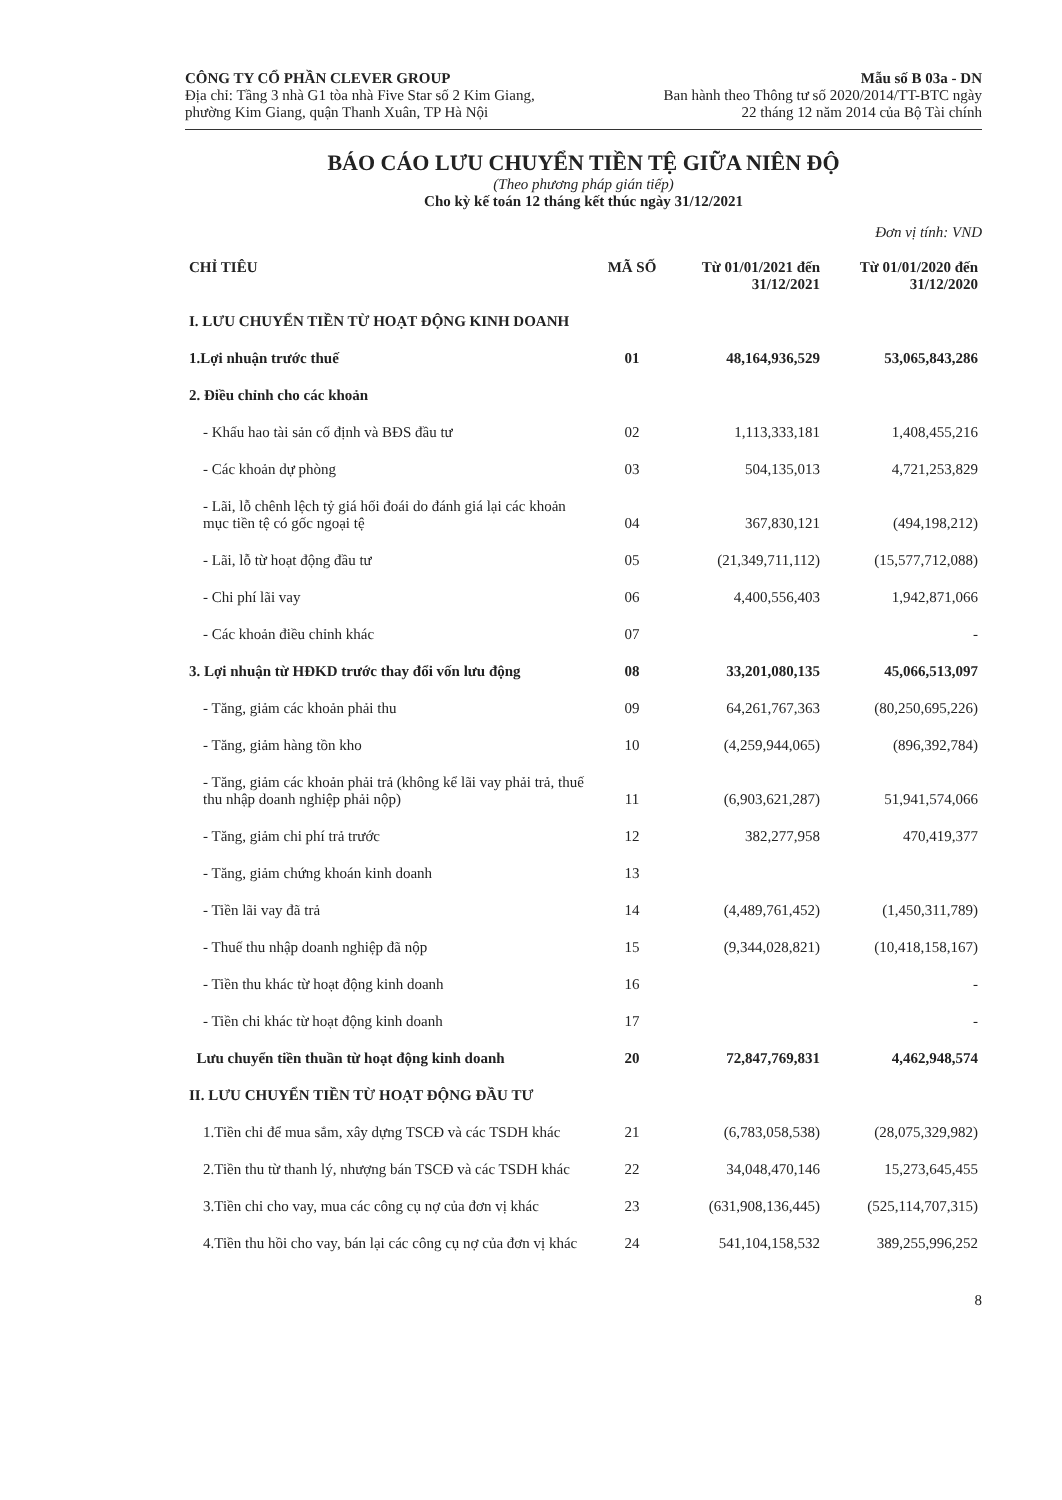CÔNG TY CỔ PHẦN CLEVER GROUP
Địa chỉ: Tầng 3 nhà G1 tòa nhà Five Star số 2 Kim Giang,
phường Kim Giang, quận Thanh Xuân, TP Hà Nội
Mẫu số B 03a - DN
Ban hành theo Thông tư số 2020/2014/TT-BTC ngày
22 tháng 12 năm 2014 của Bộ Tài chính
BÁO CÁO LƯU CHUYỂN TIỀN TỆ GIỮA NIÊN ĐỘ
(Theo phương pháp gián tiếp)
Cho kỳ kế toán 12 tháng kết thúc ngày 31/12/2021
Đơn vị tính: VND
| CHỈ TIÊU | MÃ SỐ | Từ 01/01/2021 đến 31/12/2021 | Từ 01/01/2020 đến 31/12/2020 |
| --- | --- | --- | --- |
| I. LƯU CHUYỂN TIỀN TỪ HOẠT ĐỘNG KINH DOANH | | | |
| 1.Lợi nhuận trước thuế | 01 | 48,164,936,529 | 53,065,843,286 |
| 2. Điều chỉnh cho các khoản | | | |
| - Khấu hao tài sản cố định và BĐS đầu tư | 02 | 1,113,333,181 | 1,408,455,216 |
| - Các khoản dự phòng | 03 | 504,135,013 | 4,721,253,829 |
| - Lãi, lỗ chênh lệch tỷ giá hối đoái do đánh giá lại các khoản mục tiền tệ có gốc ngoại tệ | 04 | 367,830,121 | (494,198,212) |
| - Lãi, lỗ từ hoạt động đầu tư | 05 | (21,349,711,112) | (15,577,712,088) |
| - Chi phí lãi vay | 06 | 4,400,556,403 | 1,942,871,066 |
| - Các khoản điều chỉnh khác | 07 | | - |
| 3. Lợi nhuận từ HĐKD trước thay đổi vốn lưu động | 08 | 33,201,080,135 | 45,066,513,097 |
| - Tăng, giảm các khoản phải thu | 09 | 64,261,767,363 | (80,250,695,226) |
| - Tăng, giảm hàng tồn kho | 10 | (4,259,944,065) | (896,392,784) |
| - Tăng, giảm các khoản phải trả (không kể lãi vay phải trả, thuế thu nhập doanh nghiệp phải nộp) | 11 | (6,903,621,287) | 51,941,574,066 |
| - Tăng, giảm chi phí trả trước | 12 | 382,277,958 | 470,419,377 |
| - Tăng, giảm chứng khoán kinh doanh | 13 | | |
| - Tiền lãi vay đã trả | 14 | (4,489,761,452) | (1,450,311,789) |
| - Thuế thu nhập doanh nghiệp đã nộp | 15 | (9,344,028,821) | (10,418,158,167) |
| - Tiền thu khác từ hoạt động kinh doanh | 16 | | - |
| - Tiền chi khác từ hoạt động kinh doanh | 17 | | - |
| Lưu chuyển tiền thuần từ hoạt động kinh doanh | 20 | 72,847,769,831 | 4,462,948,574 |
| II. LƯU CHUYỂN TIỀN TỪ HOẠT ĐỘNG ĐẦU TƯ | | | |
| 1.Tiền chi để mua sắm, xây dựng TSCĐ và các TSDH khác | 21 | (6,783,058,538) | (28,075,329,982) |
| 2.Tiền thu từ thanh lý, nhượng bán TSCĐ và các TSDH khác | 22 | 34,048,470,146 | 15,273,645,455 |
| 3.Tiền chi cho vay, mua các công cụ nợ của đơn vị khác | 23 | (631,908,136,445) | (525,114,707,315) |
| 4.Tiền thu hồi cho vay, bán lại các công cụ nợ của đơn vị khác | 24 | 541,104,158,532 | 389,255,996,252 |
8